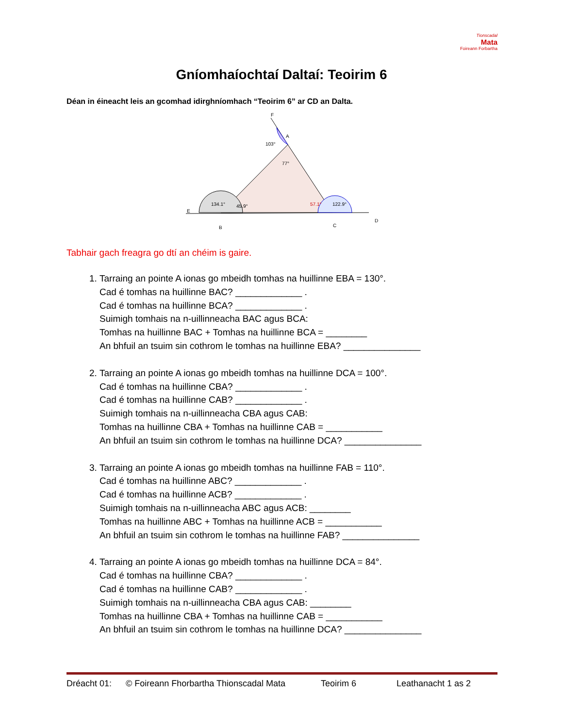Tionscadal
Mata
Foireann Forbartha
Gníomhaíochtaí Daltaí: Teoirim 6
Déan in éineacht leis an gcomhad idirghníomhach “Teoirim 6” ar CD an Dalta.
F
A
103°
77°
134.1°
45.9°
57.1°
122.9°
E
B
C
D
Tabhair gach freagra go dtí an chéim is gaire.
1. Tarraing an pointe A ionas go mbeidh tomhas na huillinne EBA = 130°.
Cad é tomhas na huillinne BAC? _____________ .
Cad é tomhas na huillinne BCA? _____________ .
Suimigh tomhais na n-uillinneacha BAC agus BCA:
Tomhas na huillinne BAC + Tomhas na huillinne BCA = ________
An bhfuil an tsuim sin cothrom le tomhas na huillinne EBA? _______________
2. Tarraing an pointe A ionas go mbeidh tomhas na huillinne DCA = 100°.
Cad é tomhas na huillinne CBA? _____________ .
Cad é tomhas na huillinne CAB? _____________ .
Suimigh tomhais na n-uillinneacha CBA agus CAB:
Tomhas na huillinne CBA + Tomhas na huillinne CAB = ___________
An bhfuil an tsuim sin cothrom le tomhas na huillinne DCA? _______________
3. Tarraing an pointe A ionas go mbeidh tomhas na huillinne FAB = 110°.
Cad é tomhas na huillinne ABC? _____________ .
Cad é tomhas na huillinne ACB? _____________ .
Suimigh tomhais na n-uillinneacha ABC agus ACB: ________
Tomhas na huillinne ABC + Tomhas na huillinne ACB = ___________
An bhfuil an tsuim sin cothrom le tomhas na huillinne FAB? _______________
4. Tarraing an pointe A ionas go mbeidh tomhas na huillinne DCA = 84°.
Cad é tomhas na huillinne CBA? _____________ .
Cad é tomhas na huillinne CAB? _____________ .
Suimigh tomhais na n-uillinneacha CBA agus CAB: ________
Tomhas na huillinne CBA + Tomhas na huillinne CAB = ___________
An bhfuil an tsuim sin cothrom le tomhas na huillinne DCA? _______________
Dréacht 01: © Foireann Fhorbartha Thionscadal Mata Teoirim 6 Leathanacht 1 as 2